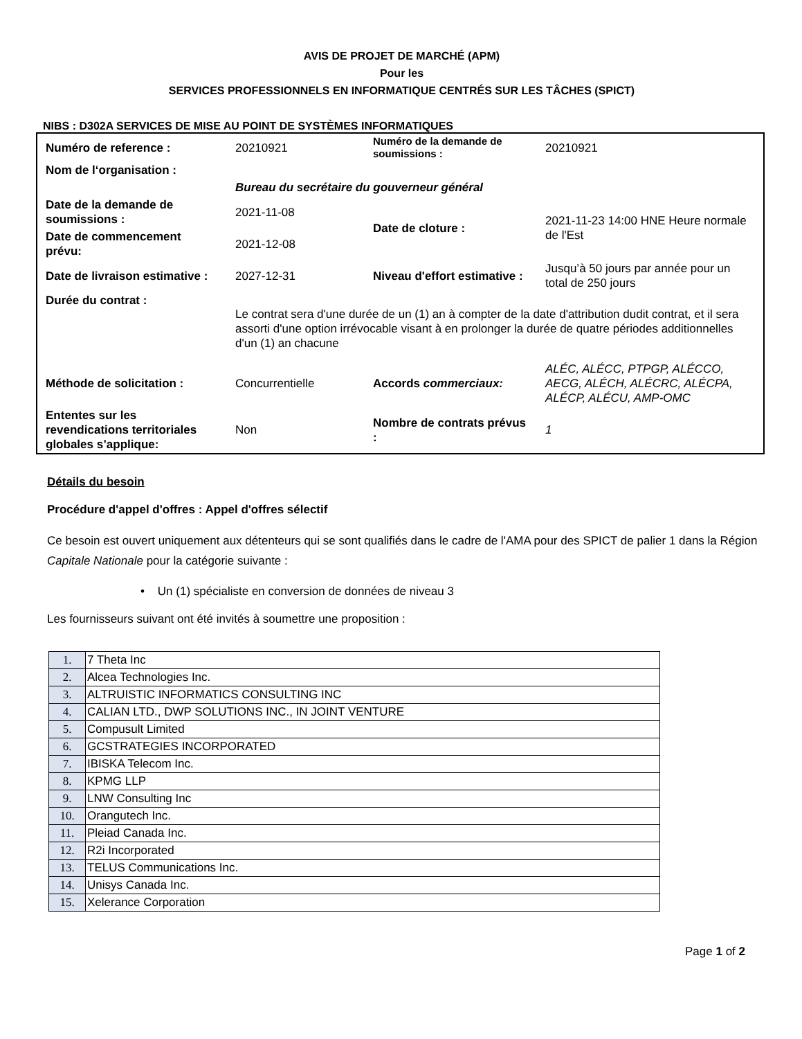AVIS DE PROJET DE MARCHÉ (APM)
Pour les
SERVICES PROFESSIONNELS EN INFORMATIQUE CENTRÉS SUR LES TÂCHES (SPICT)
NIBS : D302A SERVICES DE MISE AU POINT DE SYSTÈMES INFORMATIQUES
| Numéro de reference : | 20210921 | Numéro de la demande de soumissions : | 20210921 |
| Nom de l‘organisation : | | | |
| | Bureau du secrétaire du gouverneur général | | |
| Date de la demande de soumissions : | 2021-11-08 | Date de cloture : | 2021-11-23 14:00 HNE Heure normale de l'Est |
| Date de commencement prévu: | 2021-12-08 | | |
| Date de livraison estimative : | 2027-12-31 | Niveau d'effort estimative : | Jusqu’à 50 jours par année pour un total de 250 jours |
| Durée du contrat : | Le contrat sera d'une durée de un (1) an à compter de la date d'attribution dudit contrat, et il sera assorti d'une option irrévocable visant à en prolonger la durée de quatre périodes additionnelles d'un (1) an chacune | | |
| Méthode de solicitation : | Concurrentielle | Accords commerciaux: | ALÉC, ALÉCC, PTPGP, ALÉCCO, AECG, ALÉCH, ALÉCRC, ALÉCPA, ALÉCP, ALÉCU, AMP-OMC |
| Ententes sur les revendications territoriales globales s’applique: | Non | Nombre de contrats prévus : | 1 |
Détails du besoin
Procédure d'appel d'offres : Appel d'offres sélectif
Ce besoin est ouvert uniquement aux détenteurs qui se sont qualifiés dans le cadre de l'AMA pour des SPICT de palier 1 dans la Région Capitale Nationale pour la catégorie suivante :
• Un (1) spécialiste en conversion de données de niveau 3
Les fournisseurs suivant ont été invités à soumettre une proposition :
| 1. | 7 Theta Inc |
| 2. | Alcea Technologies Inc. |
| 3. | ALTRUISTIC INFORMATICS CONSULTING INC |
| 4. | CALIAN LTD., DWP SOLUTIONS INC., IN JOINT VENTURE |
| 5. | Compusult Limited |
| 6. | GCSTRATEGIES INCORPORATED |
| 7. | IBISKA Telecom Inc. |
| 8. | KPMG LLP |
| 9. | LNW Consulting Inc |
| 10. | Orangutech Inc. |
| 11. | Pleiad Canada Inc. |
| 12. | R2i Incorporated |
| 13. | TELUS Communications Inc. |
| 14. | Unisys Canada Inc. |
| 15. | Xelerance Corporation |
Page 1 of 2